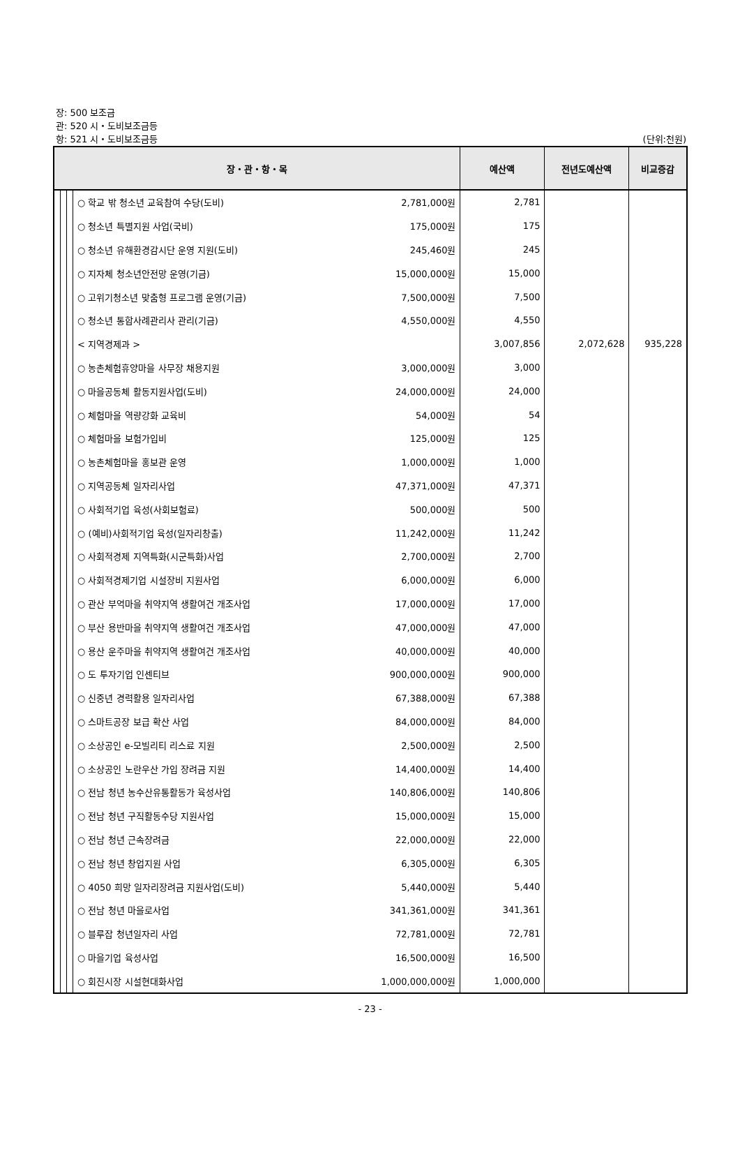장: 500 보조금
관: 520 시・도비보조금등
항: 521 시・도비보조금등
(단위:천원)
| 장・관・항・목 | | | | 예산액 | 전년도예산액 | 비교증감 |
| --- | --- | --- | --- | --- | --- | --- |
| | | | ○ 학교 밖 청소년 교육참여 수당(도비) 2,781,000원 | 2,781 | | |
| | | | ○ 청소년 특별지원 사업(국비) 175,000원 | 175 | | |
| | | | ○ 청소년 유해환경감시단 운영 지원(도비) 245,460원 | 245 | | |
| | | | ○ 지자체 청소년안전망 운영(기금) 15,000,000원 | 15,000 | | |
| | | | ○ 고위기청소년 맞춤형 프로그램 운영(기금) 7,500,000원 | 7,500 | | |
| | | | ○ 청소년 통합사례관리사 관리(기금) 4,550,000원 | 4,550 | | |
| | | | < 지역경제과 > | 3,007,856 | 2,072,628 | 935,228 |
| | | | ○ 농촌체험휴양마을 사무장 채용지원 3,000,000원 | 3,000 | | |
| | | | ○ 마을공동체 활동지원사업(도비) 24,000,000원 | 24,000 | | |
| | | | ○ 체험마을 역량강화 교육비 54,000원 | 54 | | |
| | | | ○ 체험마을 보험가입비 125,000원 | 125 | | |
| | | | ○ 농촌체험마을 홍보관 운영 1,000,000원 | 1,000 | | |
| | | | ○ 지역공동체 일자리사업 47,371,000원 | 47,371 | | |
| | | | ○ 사회적기업 육성(사회보험료) 500,000원 | 500 | | |
| | | | ○ (예비)사회적기업 육성(일자리창출) 11,242,000원 | 11,242 | | |
| | | | ○ 사회적경제 지역특화(시군특화)사업 2,700,000원 | 2,700 | | |
| | | | ○ 사회적경제기업 시설장비 지원사업 6,000,000원 | 6,000 | | |
| | | | ○ 관산 부억마을 취약지역 생활여건 개조사업 17,000,000원 | 17,000 | | |
| | | | ○ 부산 용반마을 취약지역 생활여건 개조사업 47,000,000원 | 47,000 | | |
| | | | ○ 용산 운주마을 취약지역 생활여건 개조사업 40,000,000원 | 40,000 | | |
| | | | ○ 도 투자기업 인센티브 900,000,000원 | 900,000 | | |
| | | | ○ 신중년 경력활용 일자리사업 67,388,000원 | 67,388 | | |
| | | | ○ 스마트공장 보급 확산 사업 84,000,000원 | 84,000 | | |
| | | | ○ 소상공인 e-모빌리티 리스료 지원 2,500,000원 | 2,500 | | |
| | | | ○ 소상공인 노란우산 가입 장려금 지원 14,400,000원 | 14,400 | | |
| | | | ○ 전남 청년 농수산유통활동가 육성사업 140,806,000원 | 140,806 | | |
| | | | ○ 전남 청년 구직활동수당 지원사업 15,000,000원 | 15,000 | | |
| | | | ○ 전남 청년 근속장려금 22,000,000원 | 22,000 | | |
| | | | ○ 전남 청년 창업지원 사업 6,305,000원 | 6,305 | | |
| | | | ○ 4050 희망 일자리장려금 지원사업(도비) 5,440,000원 | 5,440 | | |
| | | | ○ 전남 청년 마을로사업 341,361,000원 | 341,361 | | |
| | | | ○ 블루잡 청년일자리 사업 72,781,000원 | 72,781 | | |
| | | | ○ 마을기업 육성사업 16,500,000원 | 16,500 | | |
| | | | ○ 회진시장 시설현대화사업 1,000,000,000원 | 1,000,000 | | |
- 23 -